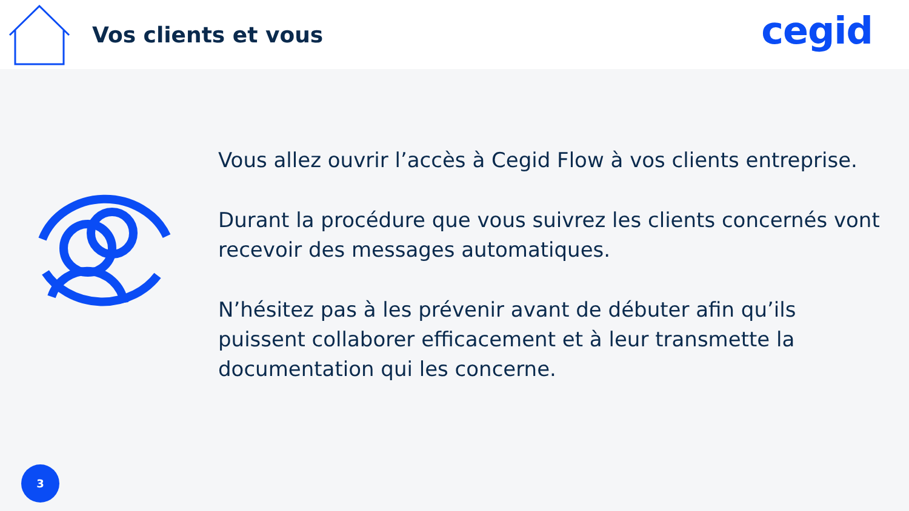Vos clients et vous
cegid
Vous allez ouvrir l’accès à Cegid Flow à vos clients entreprise.
Durant la procédure que vous suivrez les clients concernés vont recevoir des messages automatiques.
N’hésitez pas à les prévenir avant de débuter afin qu’ils puissent collaborer efficacement et à leur transmette la documentation qui les concerne.
3